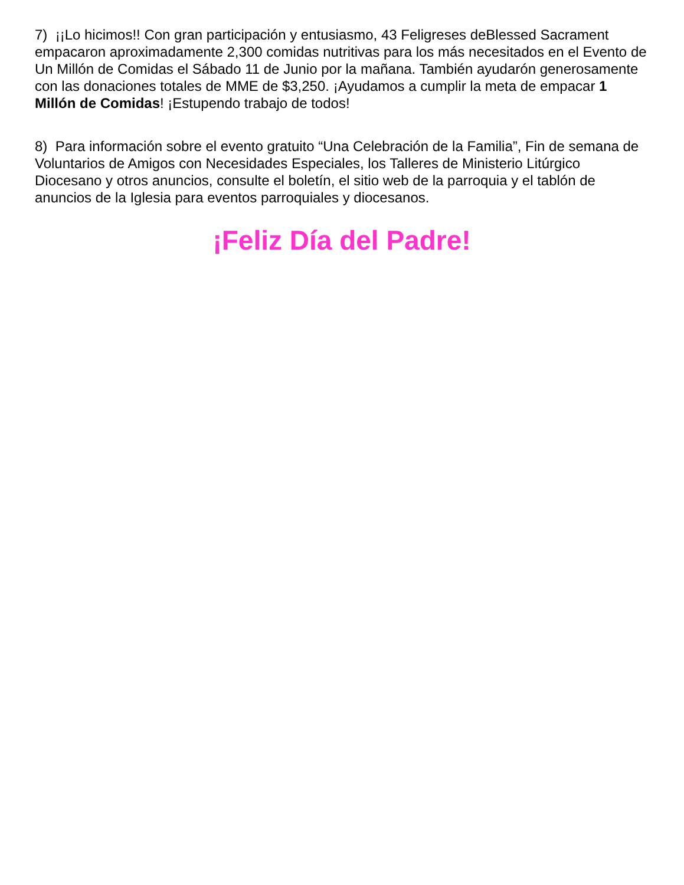7) ¡¡Lo hicimos!! Con gran participación y entusiasmo, 43 Feligreses deBlessed Sacrament empacaron aproximadamente 2,300 comidas nutritivas para los más necesitados en el Evento de Un Millón de Comidas el Sábado 11 de Junio por la mañana. También ayudarón generosamente con las donaciones totales de MME de $3,250. ¡Ayudamos a cumplir la meta de empacar 1 Millón de Comidas! ¡Estupendo trabajo de todos!
8) Para información sobre el evento gratuito “Una Celebración de la Familia”, Fin de semana de Voluntarios de Amigos con Necesidades Especiales, los Talleres de Ministerio Litúrgico Diocesano y otros anuncios, consulte el boletín, el sitio web de la parroquia y el tablón de anuncios de la Iglesia para eventos parroquiales y diocesanos.
¡Feliz Día del Padre!